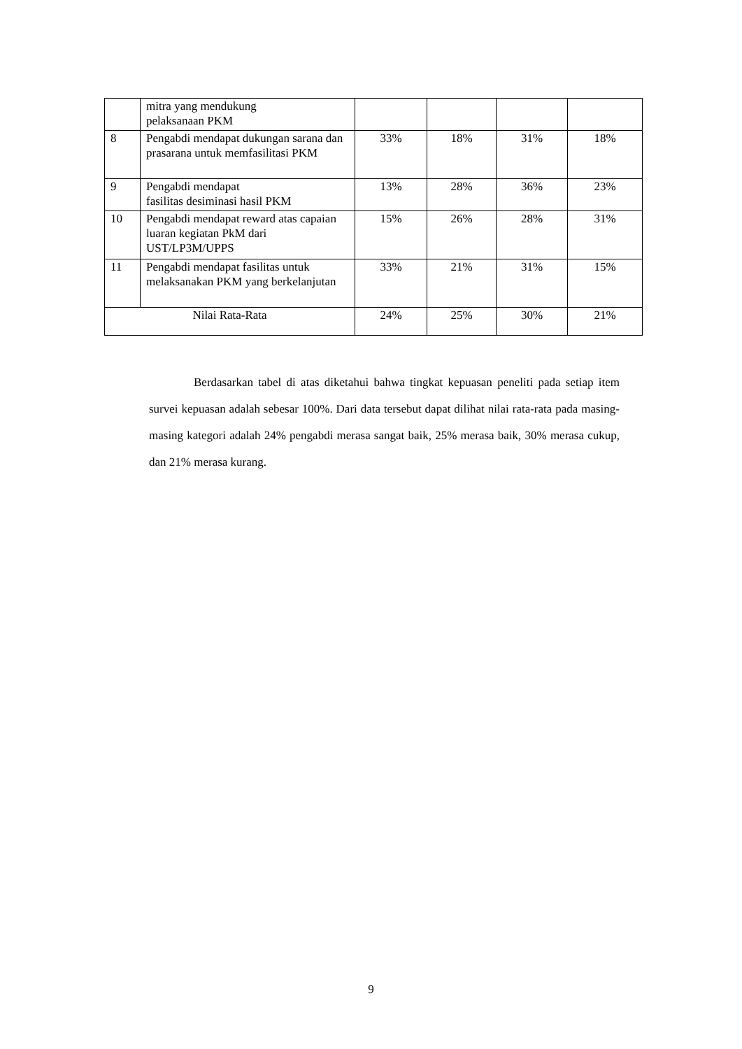| | mitra yang mendukung pelaksanaan PKM | | | | |
| 8 | Pengabdi mendapat dukungan sarana dan prasarana untuk memfasilitasi PKM | 33% | 18% | 31% | 18% |
| 9 | Pengabdi mendapat fasilitas desiminasi hasil PKM | 13% | 28% | 36% | 23% |
| 10 | Pengabdi mendapat reward atas capaian luaran kegiatan PkM dari UST/LP3M/UPPS | 15% | 26% | 28% | 31% |
| 11 | Pengabdi mendapat fasilitas untuk melaksanakan PKM yang berkelanjutan | 33% | 21% | 31% | 15% |
| Nilai Rata-Rata | | 24% | 25% | 30% | 21% |
Berdasarkan tabel di atas diketahui bahwa tingkat kepuasan peneliti pada setiap item survei kepuasan adalah sebesar 100%. Dari data tersebut dapat dilihat nilai rata-rata pada masing-masing kategori adalah 24% pengabdi merasa sangat baik, 25% merasa baik, 30% merasa cukup, dan 21% merasa kurang.
9